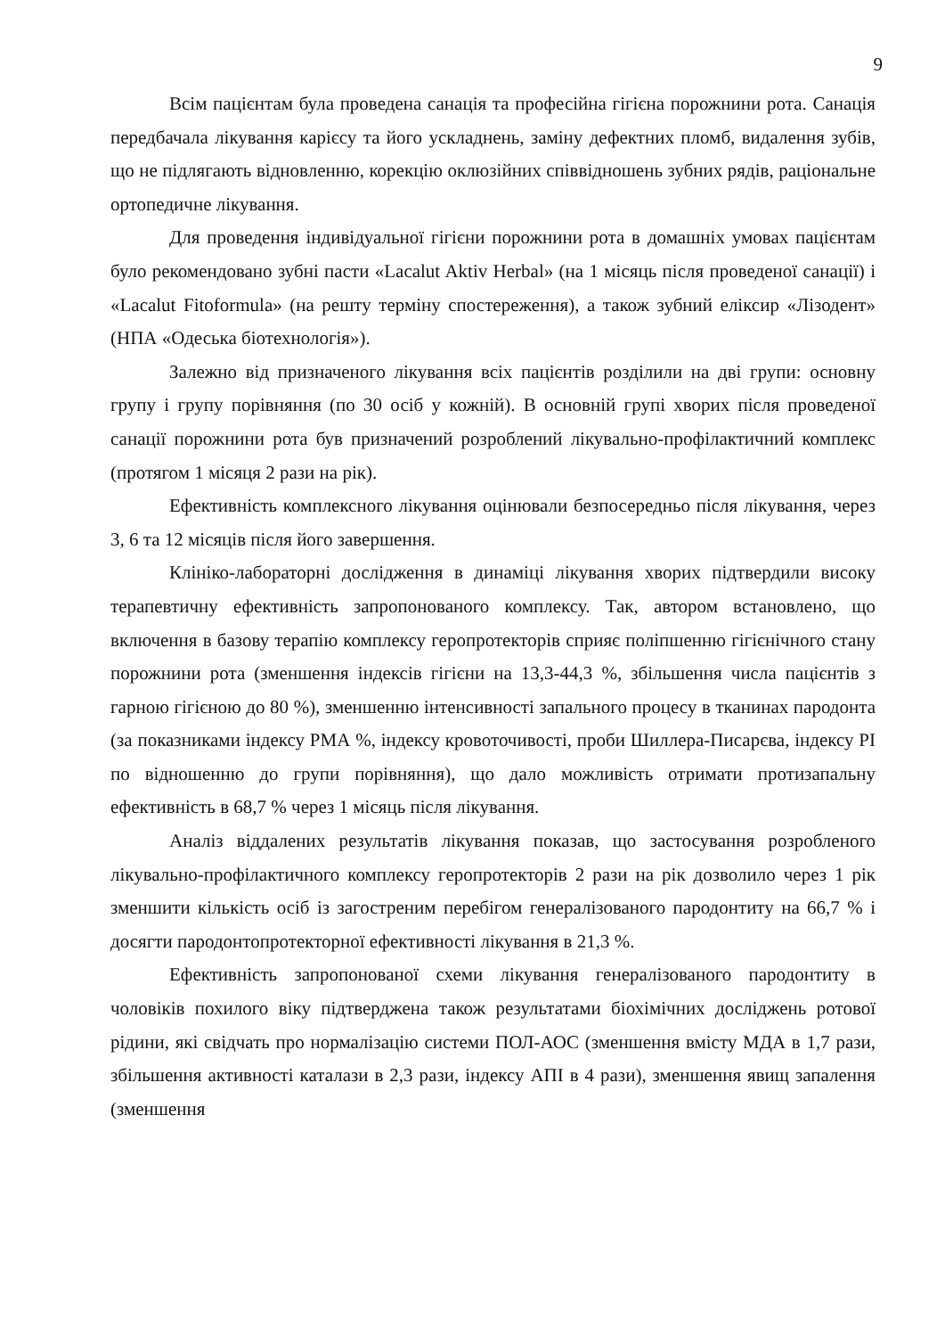9
Всім пацієнтам була проведена санація та професійна гігієна порожнини рота. Санація передбачала лікування карієсу та його ускладнень, заміну дефектних пломб, видалення зубів, що не підлягають відновленню, корекцію оклюзійних співвідношень зубних рядів, раціональне ортопедичне лікування.
Для проведення індивідуальної гігієни порожнини рота в домашніх умовах пацієнтам було рекомендовано зубні пасти «Lacalut Aktiv Herbal» (на 1 місяць після проведеної санації) і «Lacalut Fitoformula» (на решту терміну спостереження), а також зубний еліксир «Лізодент» (НПА «Одеська біотехнологія»).
Залежно від призначеного лікування всіх пацієнтів розділили на дві групи: основну групу і групу порівняння (по 30 осіб у кожній). В основній групі хворих після проведеної санації порожнини рота був призначений розроблений лікувально-профілактичний комплекс (протягом 1 місяця 2 рази на рік).
Ефективність комплексного лікування оцінювали безпосередньо після лікування, через 3, 6 та 12 місяців після його завершення.
Клініко-лабораторні дослідження в динаміці лікування хворих підтвердили високу терапевтичну ефективність запропонованого комплексу. Так, автором встановлено, що включення в базову терапію комплексу геропротекторів сприяє поліпшенню гігієнічного стану порожнини рота (зменшення індексів гігієни на 13,3-44,3 %, збільшення числа пацієнтів з гарною гігієною до 80 %), зменшенню інтенсивності запального процесу в тканинах пародонта (за показниками індексу РМА %, індексу кровоточивості, проби Шиллера-Писарєва, індексу PI по відношенню до групи порівняння), що дало можливість отримати протизапальну ефективність в 68,7 % через 1 місяць після лікування.
Аналіз віддалених результатів лікування показав, що застосування розробленого лікувально-профілактичного комплексу геропротекторів 2 рази на рік дозволило через 1 рік зменшити кількість осіб із загостреним перебігом генералізованого пародонтиту на 66,7 % і досягти пародонтопротекторної ефективності лікування в 21,3 %.
Ефективність запропонованої схеми лікування генералізованого пародонтиту в чоловіків похилого віку підтверджена також результатами біохімічних досліджень ротової рідини, які свідчать про нормалізацію системи ПОЛ-АОС (зменшення вмісту МДА в 1,7 рази, збільшення активності каталази в 2,3 рази, індексу АПІ в 4 рази), зменшення явищ запалення (зменшення